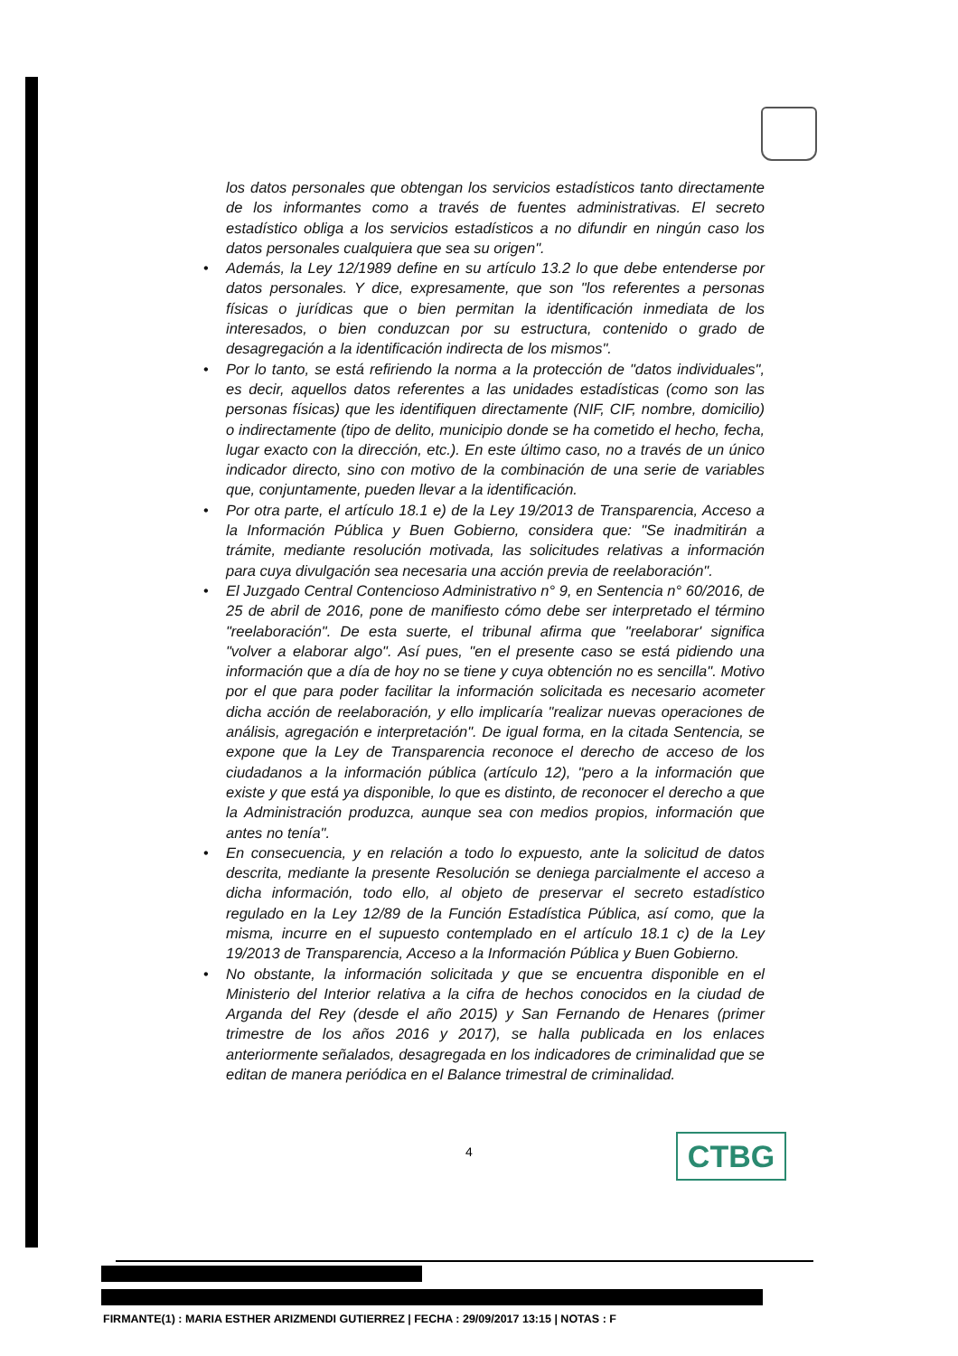los datos personales que obtengan los servicios estadísticos tanto directamente de los informantes como a través de fuentes administrativas. El secreto estadístico obliga a los servicios estadísticos a no difundir en ningún caso los datos personales cualquiera que sea su origen".
• Además, la Ley 12/1989 define en su artículo 13.2 lo que debe entenderse por datos personales. Y dice, expresamente, que son "los referentes a personas físicas o jurídicas que o bien permitan la identificación inmediata de los interesados, o bien conduzcan por su estructura, contenido o grado de desagregación a la identificación indirecta de los mismos".
• Por lo tanto, se está refiriendo la norma a la protección de "datos individuales", es decir, aquellos datos referentes a las unidades estadísticas (como son las personas físicas) que les identifiquen directamente (NIF, CIF, nombre, domicilio) o indirectamente (tipo de delito, municipio donde se ha cometido el hecho, fecha, lugar exacto con la dirección, etc.). En este último caso, no a través de un único indicador directo, sino con motivo de la combinación de una serie de variables que, conjuntamente, pueden llevar a la identificación.
• Por otra parte, el artículo 18.1 e) de la Ley 19/2013 de Transparencia, Acceso a la Información Pública y Buen Gobierno, considera que: "Se inadmitirán a trámite, mediante resolución motivada, las solicitudes relativas a información para cuya divulgación sea necesaria una acción previa de reelaboración".
• El Juzgado Central Contencioso Administrativo n° 9, en Sentencia n° 60/2016, de 25 de abril de 2016, pone de manifiesto cómo debe ser interpretado el término "reelaboración". De esta suerte, el tribunal afirma que "reelaborar' significa "volver a elaborar algo". Así pues, "en el presente caso se está pidiendo una información que a día de hoy no se tiene y cuya obtención no es sencilla". Motivo por el que para poder facilitar la información solicitada es necesario acometer dicha acción de reelaboración, y ello implicaría "realizar nuevas operaciones de análisis, agregación e interpretación". De igual forma, en la citada Sentencia, se expone que la Ley de Transparencia reconoce el derecho de acceso de los ciudadanos a la información pública (artículo 12), "pero a la información que existe y que está ya disponible, lo que es distinto, de reconocer el derecho a que la Administración produzca, aunque sea con medios propios, información que antes no tenía".
• En consecuencia, y en relación a todo lo expuesto, ante la solicitud de datos descrita, mediante la presente Resolución se deniega parcialmente el acceso a dicha información, todo ello, al objeto de preservar el secreto estadístico regulado en la Ley 12/89 de la Función Estadística Pública, así como, que la misma, incurre en el supuesto contemplado en el artículo 18.1 c) de la Ley 19/2013 de Transparencia, Acceso a la Información Pública y Buen Gobierno.
• No obstante, la información solicitada y que se encuentra disponible en el Ministerio del Interior relativa a la cifra de hechos conocidos en la ciudad de Arganda del Rey (desde el año 2015) y San Fernando de Henares (primer trimestre de los años 2016 y 2017), se halla publicada en los enlaces anteriormente señalados, desagregada en los indicadores de criminalidad que se editan de manera periódica en el Balance trimestral de criminalidad.
4 CTBG
FIRMANTE(1) : MARIA ESTHER ARIZMENDI GUTIERREZ | FECHA : 29/09/2017 13:15 | NOTAS : F